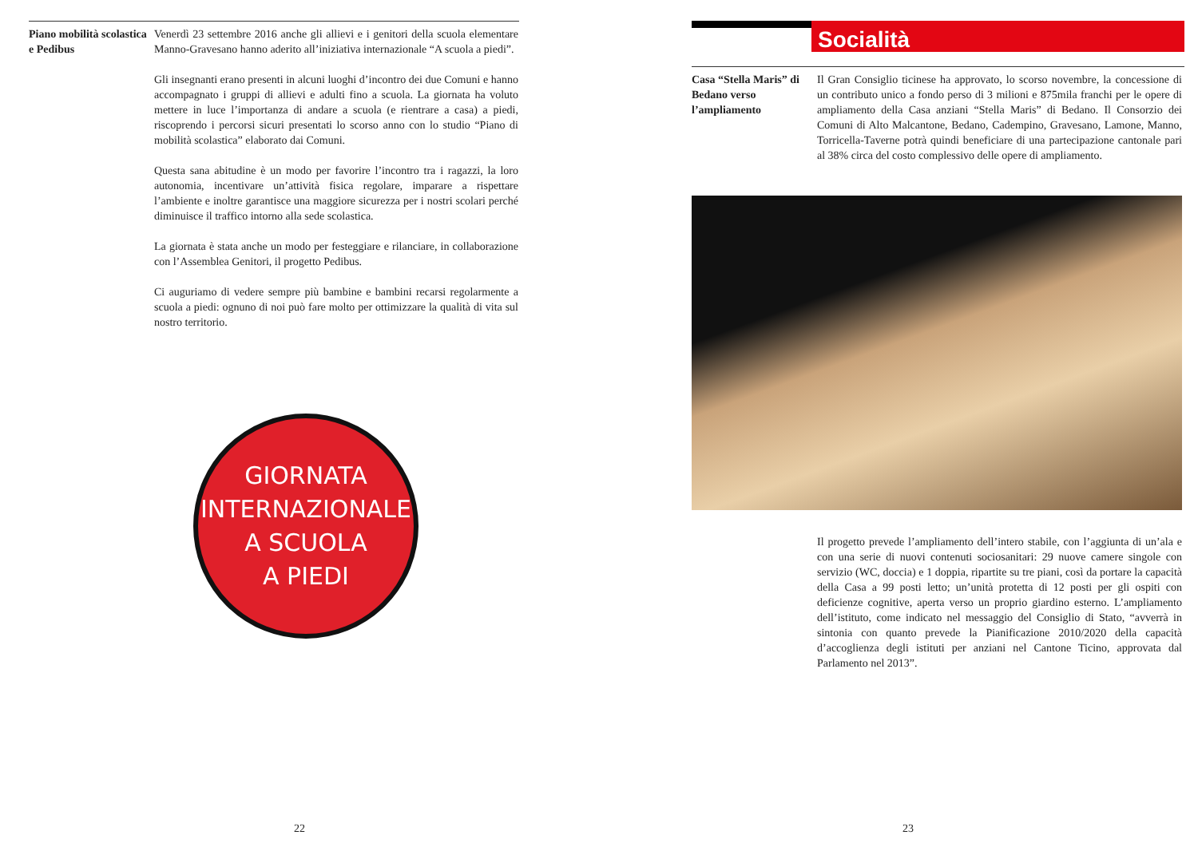Piano mobilità scolastica e Pedibus
Venerdì 23 settembre 2016 anche gli allievi e i genitori della scuola elementare Manno-Gravesano hanno aderito all’iniziativa internazionale “A scuola a piedi”.
Gli insegnanti erano presenti in alcuni luoghi d’incontro dei due Comuni e hanno accompagnato i gruppi di allievi e adulti fino a scuola. La giornata ha voluto mettere in luce l’importanza di andare a scuola (e rientrare a casa) a piedi, riscoprendo i percorsi sicuri presentati lo scorso anno con lo studio “Piano di mobilità scolastica” elaborato dai Comuni.
Questa sana abitudine è un modo per favorire l’incontro tra i ragazzi, la loro autonomia, incentivare un’attività fisica regolare, imparare a rispettare l’ambiente e inoltre garantisce una maggiore sicurezza per i nostri scolari perché diminuisce il traffico intorno alla sede scolastica.
La giornata è stata anche un modo per festeggiare e rilanciare, in collaborazione con l’Assemblea Genitori, il progetto Pedibus.
Ci auguriamo di vedere sempre più bambine e bambini recarsi regolarmente a scuola a piedi: ognuno di noi può fare molto per ottimizzare la qualità di vita sul nostro territorio.
GIORNATA
INTERNAZIONALE
A SCUOLA
A PIEDI
22
Socialità
Casa “Stella Maris” di Bedano verso l’ampliamento
Il Gran Consiglio ticinese ha approvato, lo scorso novembre, la concessione di un contributo unico a fondo perso di 3 milioni e 875mila franchi per le opere di ampliamento della Casa anziani “Stella Maris” di Bedano. Il Consorzio dei Comuni di Alto Malcantone, Bedano, Cadempino, Gravesano, Lamone, Manno, Torricella-Taverne potrà quindi beneficiare di una partecipazione cantonale pari al 38% circa del costo complessivo delle opere di ampliamento.
Il progetto prevede l’ampliamento dell’intero stabile, con l’aggiunta di un’ala e con una serie di nuovi contenuti sociosanitari: 29 nuove camere singole con servizio (WC, doccia) e 1 doppia, ripartite su tre piani, così da portare la capacità della Casa a 99 posti letto; un’unità protetta di 12 posti per gli ospiti con deficienze cognitive, aperta verso un proprio giardino esterno. L’ampliamento dell’istituto, come indicato nel messaggio del Consiglio di Stato, “avverrà in sintonia con quanto prevede la Pianificazione 2010/2020 della capacità d’accoglienza degli istituti per anziani nel Cantone Ticino, approvata dal Parlamento nel 2013”.
23